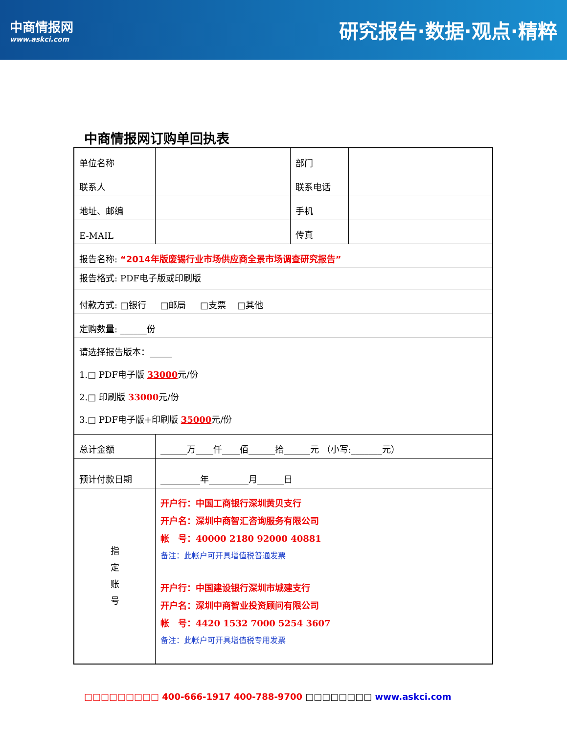中商情报网
www.askci.com
研究报告·数据·观点·精粹
中商情报网订购单回执表
| 单位名称 | | 部门 | |
| 联系人 | | 联系电话 | |
| 地址、邮编 | | 手机 | |
| E-MAIL | | 传真 | |
| 报告名称: “2014年版废锡行业市场供应商全景市场调查研究报告” | | | |
| 报告格式: PDF电子版或印刷版 | | | |
| 付款方式: □银行 □邮局 □支票 □其他 | | | |
| 定购数量: ______份 | | | |
| 请选择报告版本：_____ 1.□ PDF电子版 33000 元/份 2.□ 印刷版 33000 元/份 3.□ PDF电子版+印刷版 35000 元/份 | | | |
| 总计金额 | ______万____仟____佰______拾______元 （小写:_______元） | | |
| 预计付款日期 | _________年_________月______日 | | |
| 指 定 账 号 | 开户行：中国工商银行深圳黄贝支行 开户名：深圳中商智汇咨询服务有限公司 帐 号：40000 2180 92000 40881 备注：此帐户可开具增值税普通发票 开户行：中国建设银行深圳市城建支行 开户名：深圳中商智业投资顾问有限公司 帐 号：4420 1532 7000 5254 3607 备注：此帐户可开具增值税专用发票 | | |
□□□□□□□□□ 400-666-1917 400-788-9700 □□□□□□□□ www.askci.com